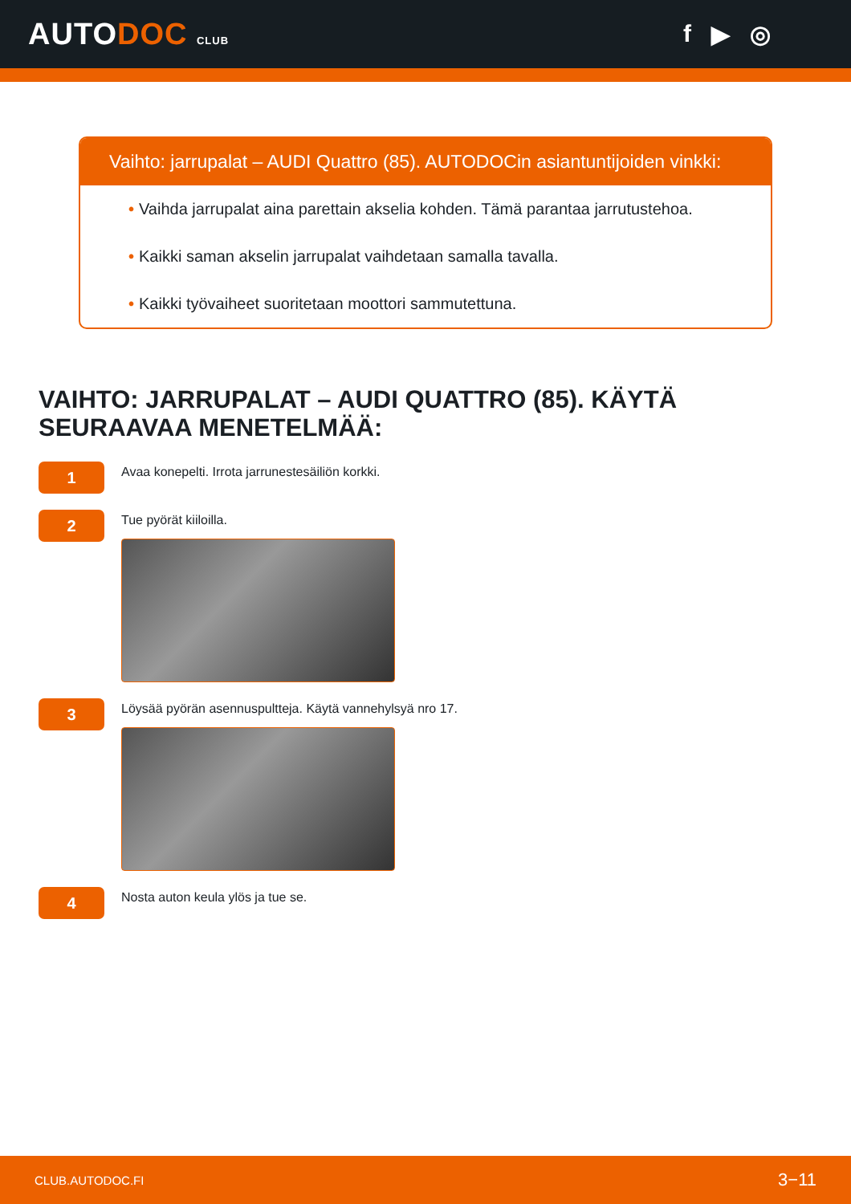AUTODOC CLUB
f ▶ ◎
Vaihto: jarrupalat – AUDI Quattro (85). AUTODOCin asiantuntijoiden vinkki:
• Vaihda jarrupalat aina parettain akselia kohden. Tämä parantaa jarrutustehoa.
• Kaikki saman akselin jarrupalat vaihdetaan samalla tavalla.
• Kaikki työvaiheet suoritetaan moottori sammutettuna.
VAIHTO: JARRUPALAT – AUDI QUATTRO (85). KÄYTÄ SEURAAVAA MENETELMÄÄ:
1
Avaa konepelti. Irrota jarrunestesäiliön korkki.
2
Tue pyörät kiiloilla.
3
Löysää pyörän asennuspultteja. Käytä vannehylsyä nro 17.
4
Nosta auton keula ylös ja tue se.
CLUB.AUTODOC.FI 3−11